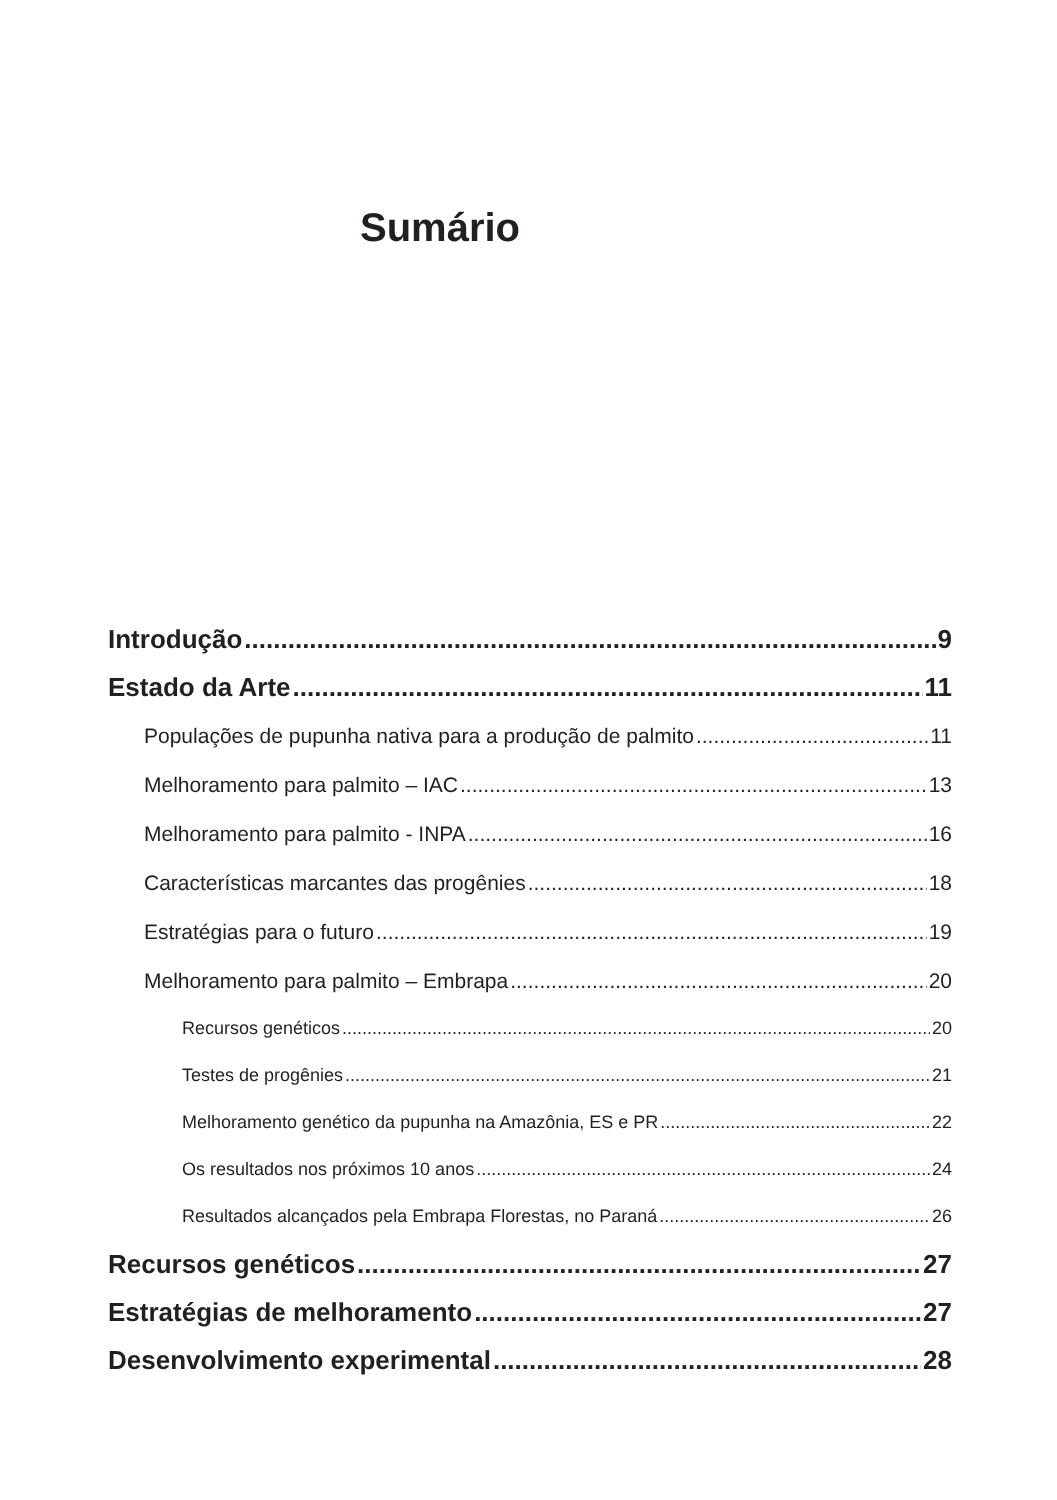Sumário
Introdução 9
Estado da Arte 11
Populações de pupunha nativa para a produção de palmito 11
Melhoramento para palmito – IAC 13
Melhoramento para palmito - INPA 16
Características marcantes das progênies 18
Estratégias para o futuro 19
Melhoramento para palmito – Embrapa 20
Recursos genéticos 20
Testes de progênies 21
Melhoramento genético da pupunha na Amazônia, ES e PR 22
Os resultados nos próximos 10 anos 24
Resultados alcançados pela Embrapa Florestas, no Paraná 26
Recursos genéticos 27
Estratégias de melhoramento 27
Desenvolvimento experimental 28